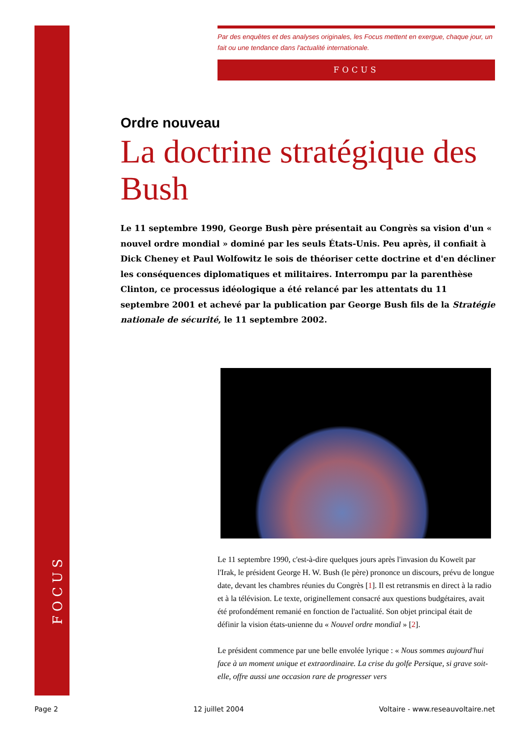FOCUS
Par des enquêtes et des analyses originales, les Focus mettent en exergue, chaque jour, un fait ou une tendance dans l'actualité internationale.
FOCUS
Ordre nouveau
La doctrine stratégique des Bush
Le 11 septembre 1990, George Bush père présentait au Congrès sa vision d'un « nouvel ordre mondial » dominé par les seuls États-Unis. Peu après, il confiait à Dick Cheney et Paul Wolfowitz le sois de théoriser cette doctrine et d'en décliner les conséquences diplomatiques et militaires. Interrompu par la parenthèse Clinton, ce processus idéologique a été relancé par les attentats du 11 septembre 2001 et achevé par la publication par George Bush fils de la Stratégie nationale de sécurité, le 11 septembre 2002.
Le 11 septembre 1990, c'est-à-dire quelques jours après l'invasion du Koweït par l'Irak, le président George H. W. Bush (le père) prononce un discours, prévu de longue date, devant les chambres réunies du Congrès [1]. Il est retransmis en direct à la radio et à la télévision. Le texte, originellement consacré aux questions budgétaires, avait été profondément remanié en fonction de l'actualité. Son objet principal était de définir la vision états-unienne du « Nouvel ordre mondial » [2].
Le président commence par une belle envolée lyrique : « Nous sommes aujourd'hui face à un moment unique et extraordinaire. La crise du golfe Persique, si grave soit-elle, offre aussi une occasion rare de progresser vers
Page 2 12 juillet 2004 Voltaire - www.reseauvoltaire.net